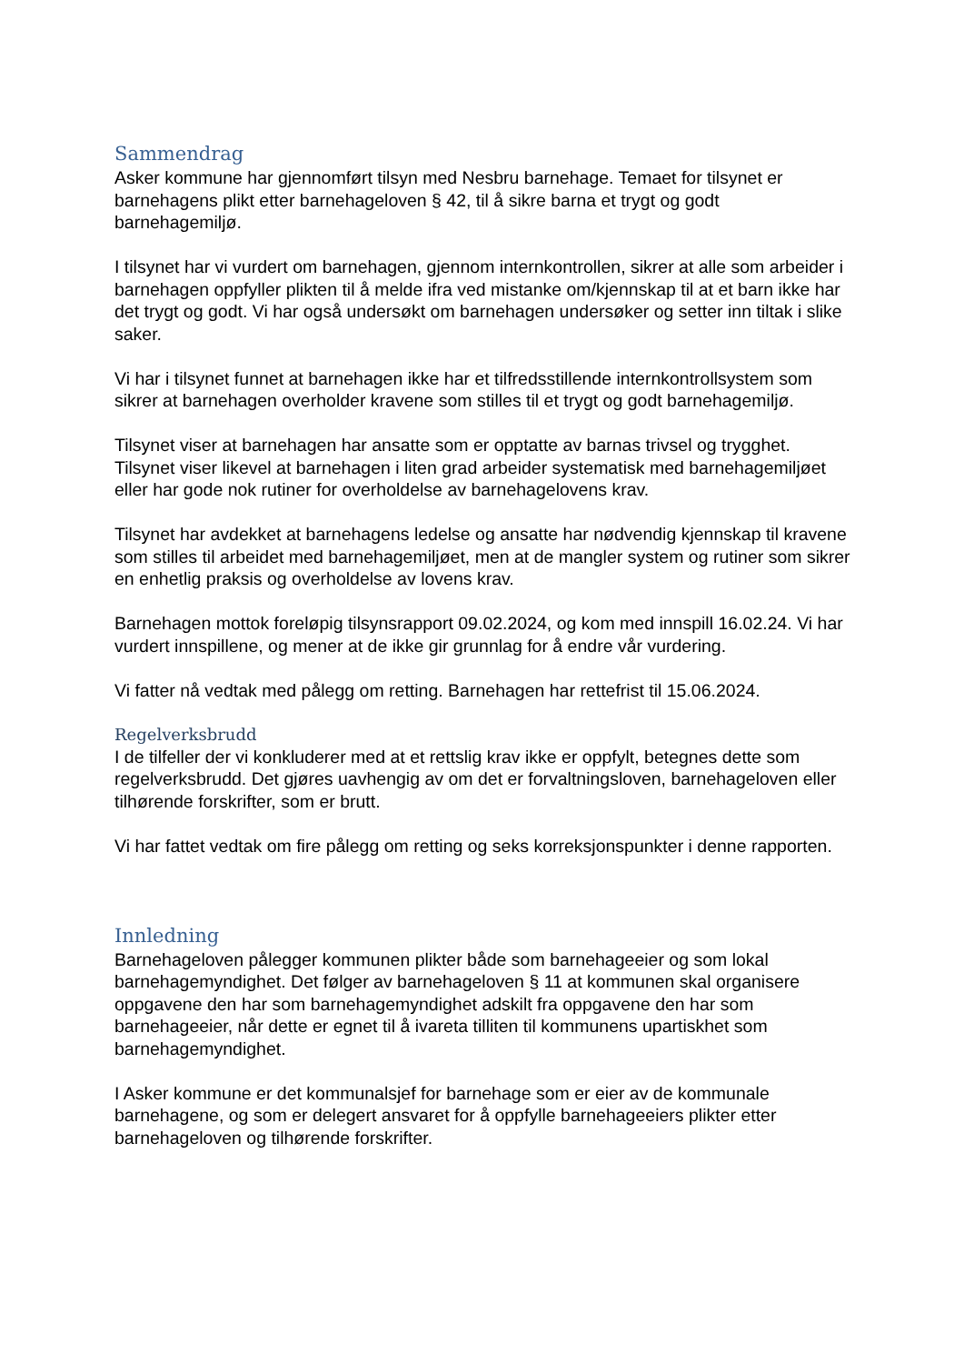Sammendrag
Asker kommune har gjennomført tilsyn med Nesbru barnehage. Temaet for tilsynet er barnehagens plikt etter barnehageloven § 42, til å sikre barna et trygt og godt barnehagemiljø.
I tilsynet har vi vurdert om barnehagen, gjennom internkontrollen, sikrer at alle som arbeider i barnehagen oppfyller plikten til å melde ifra ved mistanke om/kjennskap til at et barn ikke har det trygt og godt. Vi har også undersøkt om barnehagen undersøker og setter inn tiltak i slike saker.
Vi har i tilsynet funnet at barnehagen ikke har et tilfredsstillende internkontrollsystem som sikrer at barnehagen overholder kravene som stilles til et trygt og godt barnehagemiljø.
Tilsynet viser at barnehagen har ansatte som er opptatte av barnas trivsel og trygghet. Tilsynet viser likevel at barnehagen i liten grad arbeider systematisk med barnehagemiljøet eller har gode nok rutiner for overholdelse av barnehagelovens krav.
Tilsynet har avdekket at barnehagens ledelse og ansatte har nødvendig kjennskap til kravene som stilles til arbeidet med barnehagemiljøet, men at de mangler system og rutiner som sikrer en enhetlig praksis og overholdelse av lovens krav.
Barnehagen mottok foreløpig tilsynsrapport 09.02.2024, og kom med innspill 16.02.24. Vi har vurdert innspillene, og mener at de ikke gir grunnlag for å endre vår vurdering.
Vi fatter nå vedtak med pålegg om retting. Barnehagen har rettefrist til 15.06.2024.
Regelverksbrudd
I de tilfeller der vi konkluderer med at et rettslig krav ikke er oppfylt, betegnes dette som regelverksbrudd. Det gjøres uavhengig av om det er forvaltningsloven, barnehageloven eller tilhørende forskrifter, som er brutt.
Vi har fattet vedtak om fire pålegg om retting og seks korreksjonspunkter i denne rapporten.
Innledning
Barnehageloven pålegger kommunen plikter både som barnehageeier og som lokal barnehagemyndighet. Det følger av barnehageloven § 11 at kommunen skal organisere oppgavene den har som barnehagemyndighet adskilt fra oppgavene den har som barnehageeier, når dette er egnet til å ivareta tilliten til kommunens upartiskhet som barnehagemyndighet.
I Asker kommune er det kommunalsjef for barnehage som er eier av de kommunale barnehagene, og som er delegert ansvaret for å oppfylle barnehageeiers plikter etter barnehageloven og tilhørende forskrifter.